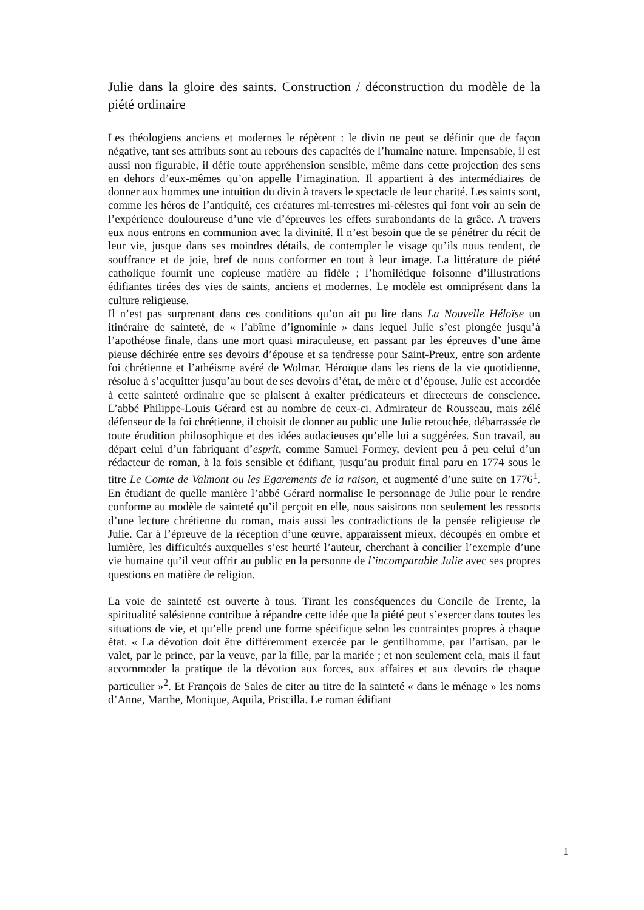Julie dans la gloire des saints. Construction / déconstruction du modèle de la piété ordinaire
Les théologiens anciens et modernes le répètent : le divin ne peut se définir que de façon négative, tant ses attributs sont au rebours des capacités de l’humaine nature. Impensable, il est aussi non figurable, il défie toute appréhension sensible, même dans cette projection des sens en dehors d’eux-mêmes qu’on appelle l’imagination. Il appartient à des intermédiaires de donner aux hommes une intuition du divin à travers le spectacle de leur charité. Les saints sont, comme les héros de l’antiquité, ces créatures mi-terrestres mi-célestes qui font voir au sein de l’expérience douloureuse d’une vie d’épreuves les effets surabondants de la grâce. A travers eux nous entrons en communion avec la divinité. Il n’est besoin que de se pénétrer du récit de leur vie, jusque dans ses moindres détails, de contempler le visage qu’ils nous tendent, de souffrance et de joie, bref de nous conformer en tout à leur image. La littérature de piété catholique fournit une copieuse matière au fidèle ; l’homilétique foisonne d’illustrations édifiantes tirées des vies de saints, anciens et modernes. Le modèle est omniprésent dans la culture religieuse.
Il n’est pas surprenant dans ces conditions qu’on ait pu lire dans La Nouvelle Héloïse un itinéraire de sainteté, de « l’abîme d’ignominie » dans lequel Julie s’est plongée jusqu’à l’apothéose finale, dans une mort quasi miraculeuse, en passant par les épreuves d’une âme pieuse déchirée entre ses devoirs d’épouse et sa tendresse pour Saint-Preux, entre son ardente foi chrétienne et l’athéisme avéré de Wolmar. Héroïque dans les riens de la vie quotidienne, résolue à s’acquitter jusqu’au bout de ses devoirs d’état, de mère et d’épouse, Julie est accordée à cette sainteté ordinaire que se plaisent à exalter prédicateurs et directeurs de conscience. L’abbé Philippe-Louis Gérard est au nombre de ceux-ci. Admirateur de Rousseau, mais zélé défenseur de la foi chrétienne, il choisit de donner au public une Julie retouchée, débarrassée de toute érudition philosophique et des idées audacieuses qu’elle lui a suggérées. Son travail, au départ celui d’un fabriquant d’esprit, comme Samuel Formey, devient peu à peu celui d’un rédacteur de roman, à la fois sensible et édifiant, jusqu’au produit final paru en 1774 sous le titre Le Comte de Valmont ou les Egarements de la raison, et augmenté d’une suite en 1776<sup>1</sup>. En étudiant de quelle manière l’abbé Gérard normalise le personnage de Julie pour le rendre conforme au modèle de sainteté qu’il perçoit en elle, nous saisirons non seulement les ressorts d’une lecture chrétienne du roman, mais aussi les contradictions de la pensée religieuse de Julie. Car à l’épreuve de la réception d’une œuvre, apparaissent mieux, découpés en ombre et lumière, les difficultés auxquelles s’est heurté l’auteur, cherchant à concilier l’exemple d’une vie humaine qu’il veut offrir au public en la personne de l’incomparable Julie avec ses propres questions en matière de religion.
La voie de sainteté est ouverte à tous. Tirant les conséquences du Concile de Trente, la spiritualité salésienne contribue à répandre cette idée que la piété peut s’exercer dans toutes les situations de vie, et qu’elle prend une forme spécifique selon les contraintes propres à chaque état. « La dévotion doit être différemment exercée par le gentilhomme, par l’artisan, par le valet, par le prince, par la veuve, par la fille, par la mariée ; et non seulement cela, mais il faut accommoder la pratique de la dévotion aux forces, aux affaires et aux devoirs de chaque particulier »<sup>2</sup>. Et François de Sales de citer au titre de la sainteté « dans le ménage » les noms d’Anne, Marthe, Monique, Aquila, Priscilla. Le roman édifiant
1